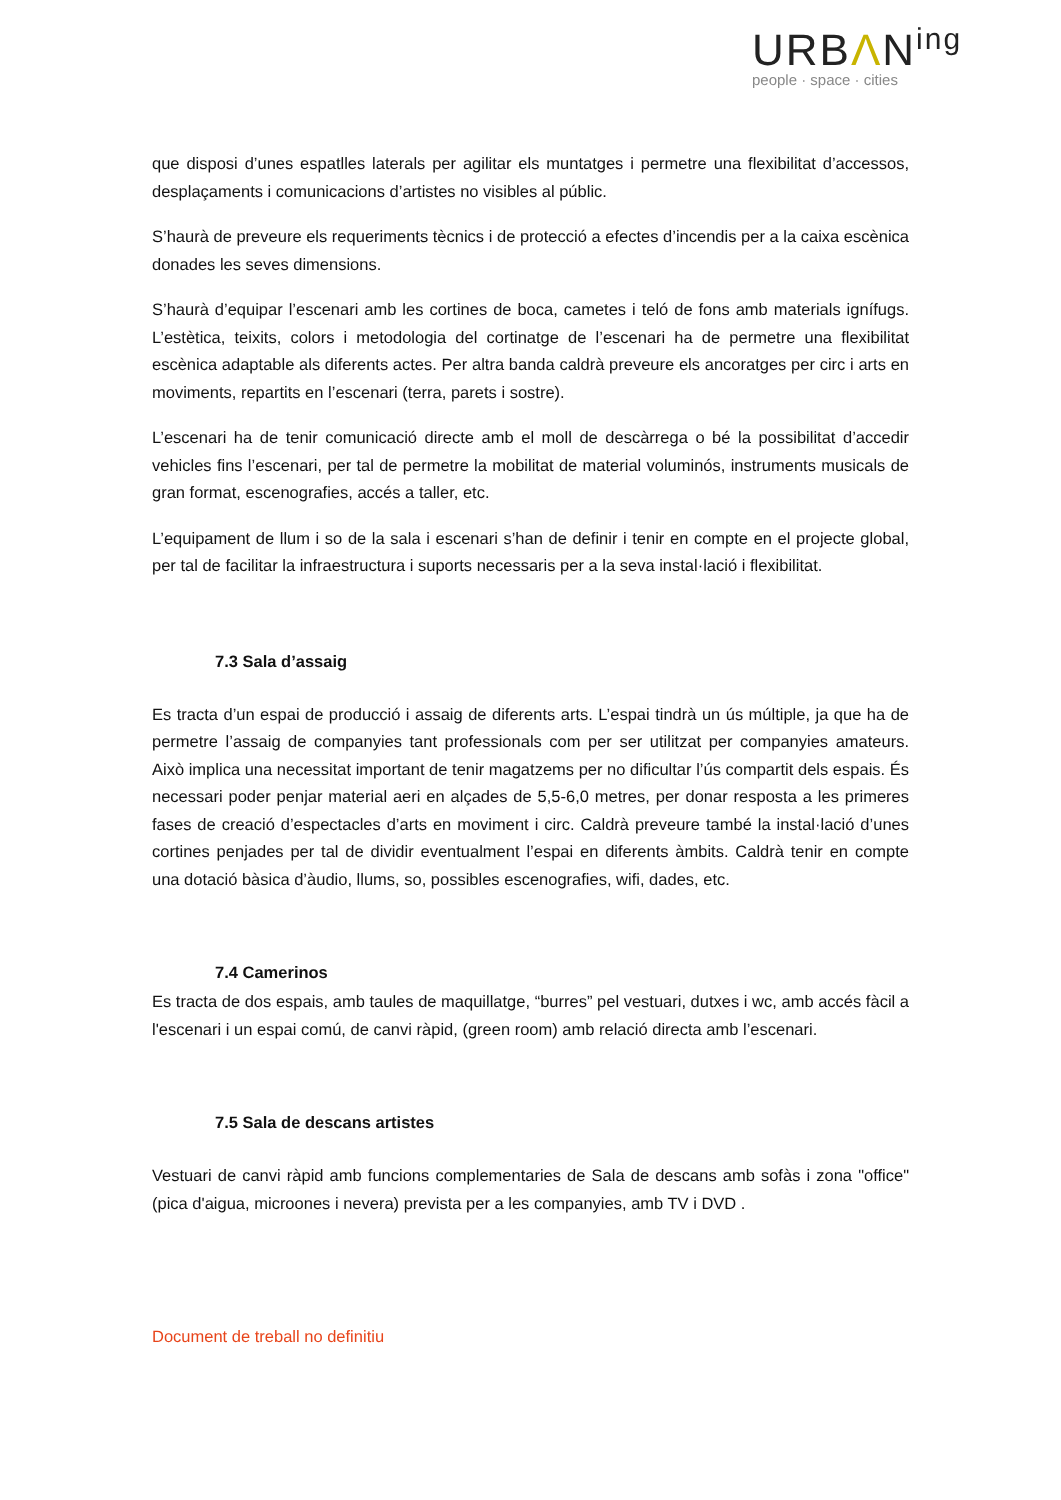URBΛN<sup>ing</sup>
people · space · cities
que disposi d’unes espatlles laterals per agilitar els muntatges i permetre una flexibilitat d’accessos, desplaçaments i comunicacions d’artistes no visibles al públic.
S’haurà de preveure els requeriments tècnics i de protecció a efectes d’incendis per a la caixa escènica donades les seves dimensions.
S’haurà d’equipar l’escenari amb les cortines de boca, cametes i teló de fons amb materials ignífugs. L’estètica, teixits, colors i metodologia del cortinatge de l’escenari ha de permetre una flexibilitat escènica adaptable als diferents actes. Per altra banda caldrà preveure els ancoratges per circ i arts en moviments, repartits en l’escenari (terra, parets i sostre).
L’escenari ha de tenir comunicació directe amb el moll de descàrrega o bé la possibilitat d’accedir vehicles fins l’escenari, per tal de permetre la mobilitat de material voluminós, instruments musicals de gran format, escenografies, accés a taller, etc.
L’equipament de llum i so de la sala i escenari s’han de definir i tenir en compte en el projecte global, per tal de facilitar la infraestructura i suports necessaris per a la seva instal·lació i flexibilitat.
7.3 Sala d’assaig
Es tracta d’un espai de producció i assaig de diferents arts. L’espai tindrà un ús múltiple, ja que ha de permetre l’assaig de companyies tant professionals com per ser utilitzat per companyies amateurs. Això implica una necessitat important de tenir magatzems per no dificultar l’ús compartit dels espais. És necessari poder penjar material aeri en alçades de 5,5-6,0 metres, per donar resposta a les primeres fases de creació d’espectacles d’arts en moviment i circ. Caldrà preveure també la instal·lació d’unes cortines penjades per tal de dividir eventualment l’espai en diferents àmbits. Caldrà tenir en compte una dotació bàsica d’àudio, llums, so, possibles escenografies, wifi, dades, etc.
7.4 Camerinos
Es tracta de dos espais, amb taules de maquillatge, “burres” pel vestuari, dutxes i wc, amb accés fàcil a l'escenari i un espai comú, de canvi ràpid, (green room) amb relació directa amb l’escenari.
7.5 Sala de descans artistes
Vestuari de canvi ràpid amb funcions complementaries de Sala de descans amb sofàs i zona "office" (pica d'aigua, microones i nevera) prevista per a les companyies, amb TV i DVD .
Document de treball no definitiu